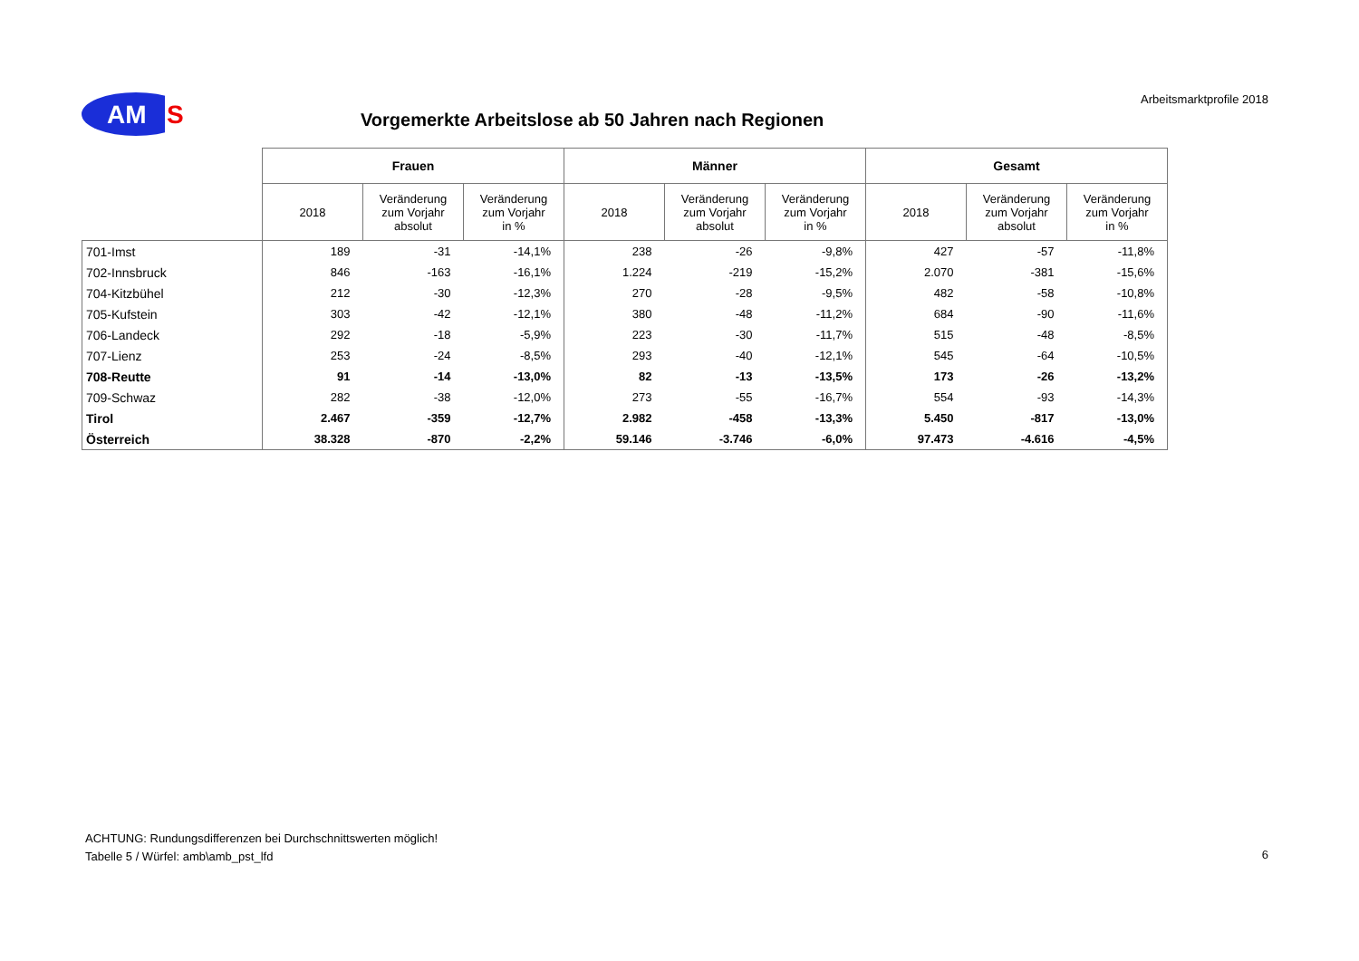AM
S
Arbeitsmarktprofile 2018
Vorgemerkte Arbeitslose ab 50 Jahren nach Regionen
| | Frauen | | | Männer | | | Gesamt | | |
| --- | --- | --- | --- | --- | --- | --- | --- | --- | --- |
| | 2018 | Veränderung zum Vorjahr absolut | Veränderung zum Vorjahr in % | 2018 | Veränderung zum Vorjahr absolut | Veränderung zum Vorjahr in % | 2018 | Veränderung zum Vorjahr absolut | Veränderung zum Vorjahr in % |
| 701-Imst | 189 | -31 | -14,1% | 238 | -26 | -9,8% | 427 | -57 | -11,8% |
| 702-Innsbruck | 846 | -163 | -16,1% | 1.224 | -219 | -15,2% | 2.070 | -381 | -15,6% |
| 704-Kitzbühel | 212 | -30 | -12,3% | 270 | -28 | -9,5% | 482 | -58 | -10,8% |
| 705-Kufstein | 303 | -42 | -12,1% | 380 | -48 | -11,2% | 684 | -90 | -11,6% |
| 706-Landeck | 292 | -18 | -5,9% | 223 | -30 | -11,7% | 515 | -48 | -8,5% |
| 707-Lienz | 253 | -24 | -8,5% | 293 | -40 | -12,1% | 545 | -64 | -10,5% |
| 708-Reutte | 91 | -14 | -13,0% | 82 | -13 | -13,5% | 173 | -26 | -13,2% |
| 709-Schwaz | 282 | -38 | -12,0% | 273 | -55 | -16,7% | 554 | -93 | -14,3% |
| Tirol | 2.467 | -359 | -12,7% | 2.982 | -458 | -13,3% | 5.450 | -817 | -13,0% |
| Österreich | 38.328 | -870 | -2,2% | 59.146 | -3.746 | -6,0% | 97.473 | -4.616 | -4,5% |
ACHTUNG: Rundungsdifferenzen bei Durchschnittswerten möglich!
Tabelle 5 / Würfel: amb\amb_pst_lfd
6